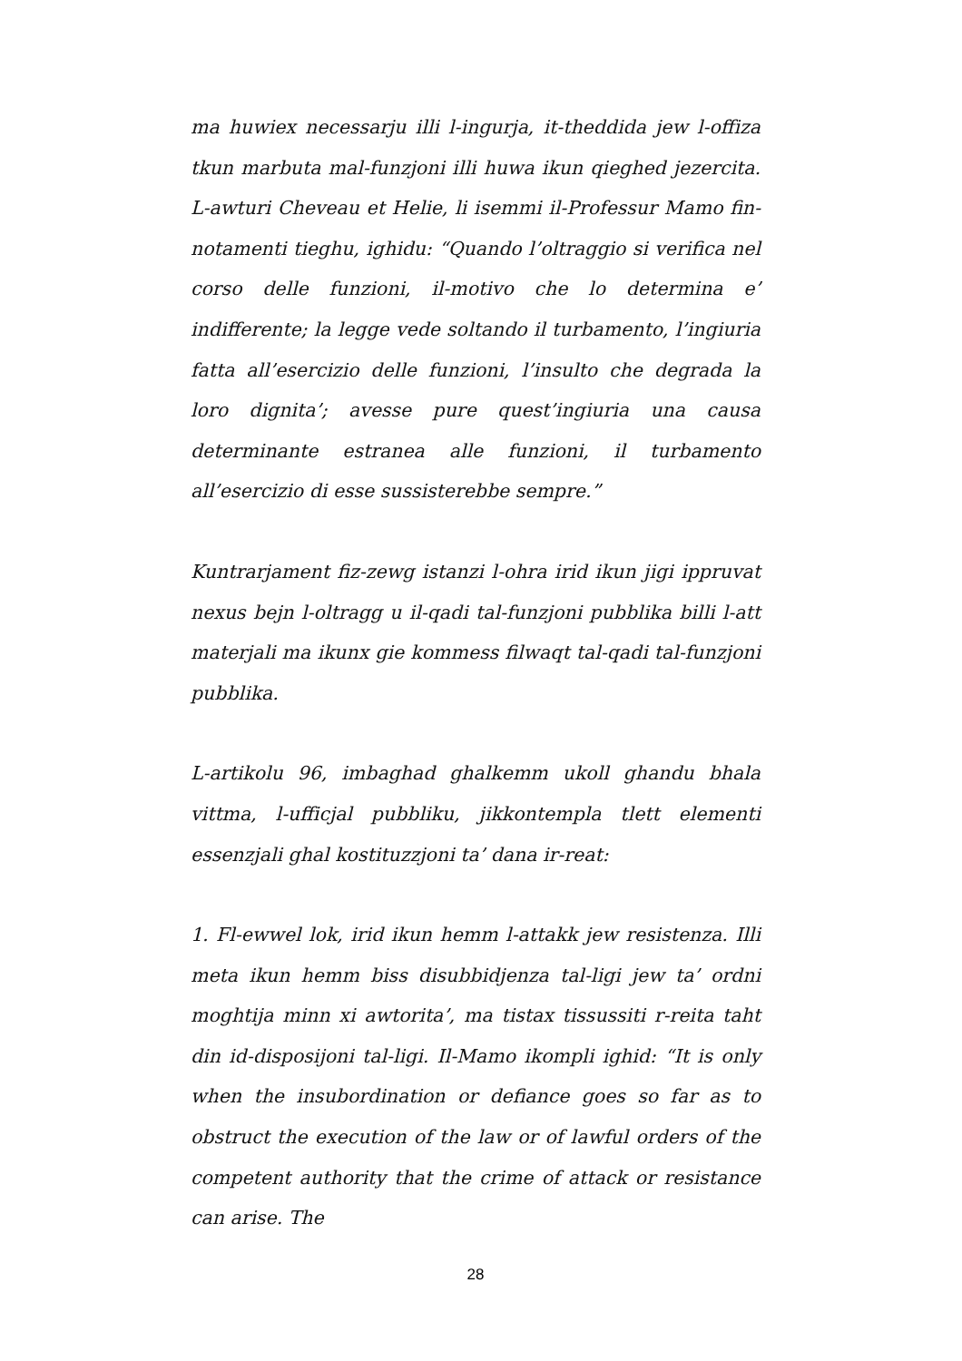ma huwiex necessarju illi l-ingurja, it-theddida jew l-offiza tkun marbuta mal-funzjoni illi huwa ikun qieghed jezercita. L-awturi Cheveau et Helie, li isemmi il-Professur Mamo fin-notamenti tieghu, ighidu: “Quando l’oltraggio si verifica nel corso delle funzioni, il-motivo che lo determina e’ indifferente; la legge vede soltando il turbamento, l’ingiuria fatta all’esercizio delle funzioni, l’insulto che degrada la loro dignita’; avesse pure quest’ingiuria una causa determinante estranea alle funzioni, il turbamento all’esercizio di esse sussisterebbe sempre.”
Kuntrarjament fiz-zewg istanzi l-ohra irid ikun jigi ippruvat nexus bejn l-oltragg u il-qadi tal-funzjoni pubblika billi l-att materjali ma ikunx gie kommess filwaqt tal-qadi tal-funzjoni pubblika.
L-artikolu 96, imbaghad ghalkemm ukoll ghandu bhala vittma, l-ufficjal pubbliku, jikkontempla tlett elementi essenzjali ghal kostituzzjoni ta’ dana ir-reat:
1. Fl-ewwel lok, irid ikun hemm l-attakk jew resistenza. Illi meta ikun hemm biss disubbidjenza tal-ligi jew ta’ ordni moghtija minn xi awtorita’, ma tistax tissussiti r-reita taht din id-disposijoni tal-ligi. Il-Mamo ikompli ighid: “It is only when the insubordination or defiance goes so far as to obstruct the execution of the law or of lawful orders of the competent authority that the crime of attack or resistance can arise. The
28